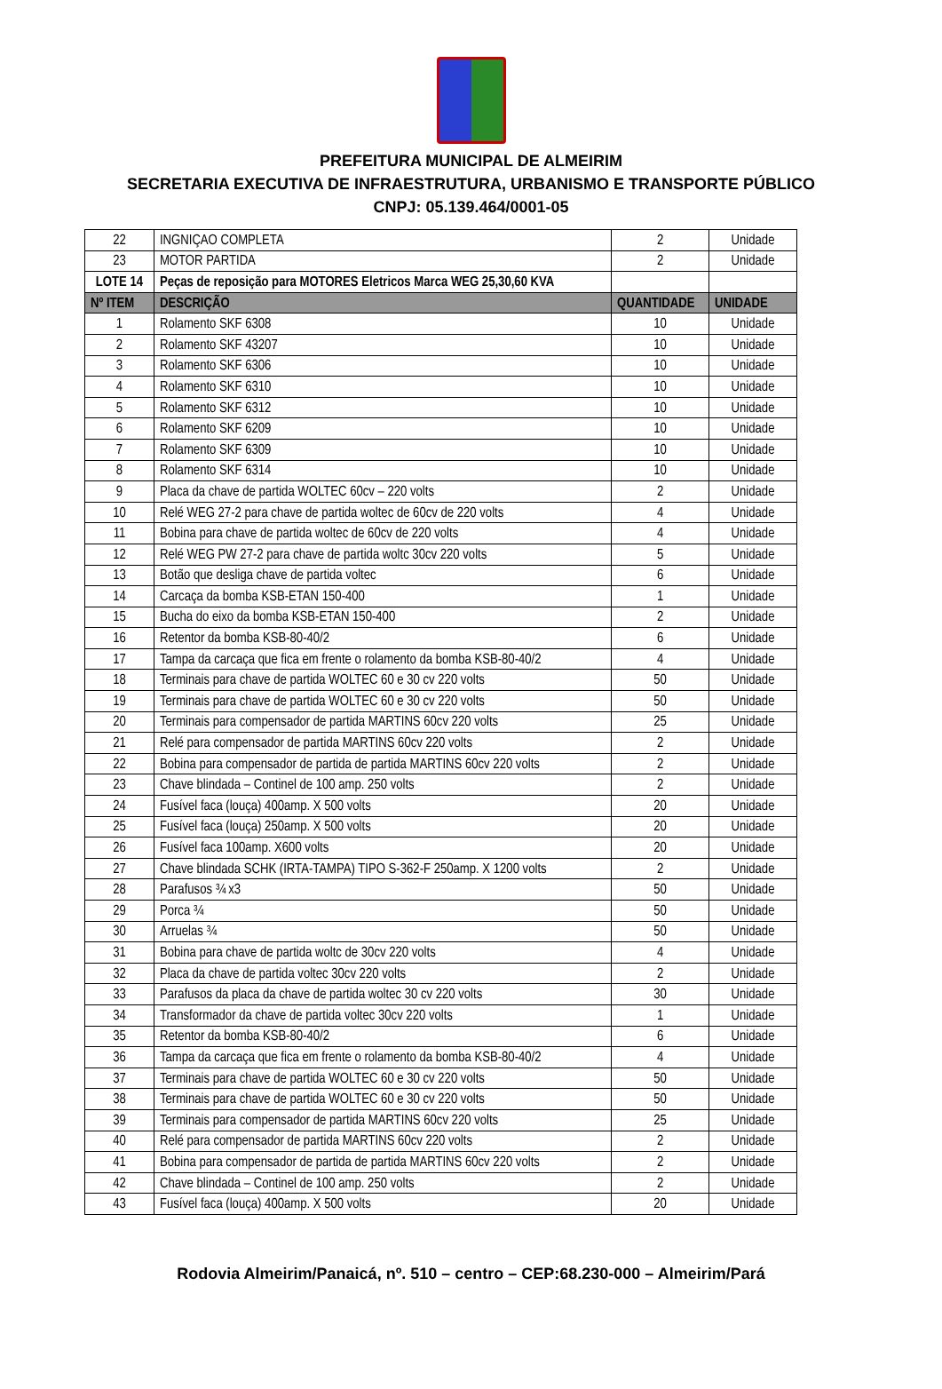PREFEITURA MUNICIPAL DE ALMEIRIM
SECRETARIA EXECUTIVA DE INFRAESTRUTURA, URBANISMO E TRANSPORTE PÚBLICO
CNPJ: 05.139.464/0001-05
| 22 | INGNIÇAO COMPLETA | 2 | Unidade |
| 23 | MOTOR PARTIDA | 2 | Unidade |
| LOTE 14 | Peças de reposição para MOTORES Eletricos Marca WEG 25,30,60 KVA | | |
| Nº ITEM | DESCRIÇÃO | QUANTIDADE | UNIDADE |
| 1 | Rolamento SKF 6308 | 10 | Unidade |
| 2 | Rolamento SKF 43207 | 10 | Unidade |
| 3 | Rolamento SKF 6306 | 10 | Unidade |
| 4 | Rolamento SKF 6310 | 10 | Unidade |
| 5 | Rolamento SKF 6312 | 10 | Unidade |
| 6 | Rolamento SKF 6209 | 10 | Unidade |
| 7 | Rolamento SKF 6309 | 10 | Unidade |
| 8 | Rolamento SKF 6314 | 10 | Unidade |
| 9 | Placa da chave de partida WOLTEC 60cv – 220 volts | 2 | Unidade |
| 10 | Relé WEG 27-2 para chave de partida woltec de 60cv de 220 volts | 4 | Unidade |
| 11 | Bobina para chave de partida woltec de 60cv de 220 volts | 4 | Unidade |
| 12 | Relé WEG PW 27-2 para chave de partida woltc 30cv 220 volts | 5 | Unidade |
| 13 | Botão que desliga chave de partida voltec | 6 | Unidade |
| 14 | Carcaça da bomba KSB-ETAN 150-400 | 1 | Unidade |
| 15 | Bucha do eixo da bomba KSB-ETAN 150-400 | 2 | Unidade |
| 16 | Retentor da bomba KSB-80-40/2 | 6 | Unidade |
| 17 | Tampa da carcaça que fica em frente o rolamento da bomba KSB-80-40/2 | 4 | Unidade |
| 18 | Terminais para chave de partida WOLTEC 60 e 30 cv 220 volts | 50 | Unidade |
| 19 | Terminais para chave de partida WOLTEC 60 e 30 cv 220 volts | 50 | Unidade |
| 20 | Terminais para compensador de partida MARTINS 60cv 220 volts | 25 | Unidade |
| 21 | Relé para compensador de partida MARTINS 60cv 220 volts | 2 | Unidade |
| 22 | Bobina para compensador de partida de partida MARTINS 60cv 220 volts | 2 | Unidade |
| 23 | Chave blindada – Continel de 100 amp. 250 volts | 2 | Unidade |
| 24 | Fusível faca (louça) 400amp. X 500 volts | 20 | Unidade |
| 25 | Fusível faca (louça) 250amp. X 500 volts | 20 | Unidade |
| 26 | Fusível faca 100amp. X600 volts | 20 | Unidade |
| 27 | Chave blindada SCHK (IRTA-TAMPA) TIPO S-362-F 250amp. X 1200 volts | 2 | Unidade |
| 28 | Parafusos ¾ x3 | 50 | Unidade |
| 29 | Porca ¾ | 50 | Unidade |
| 30 | Arruelas ¾ | 50 | Unidade |
| 31 | Bobina para chave de partida woltc de 30cv 220 volts | 4 | Unidade |
| 32 | Placa da chave de partida voltec 30cv 220 volts | 2 | Unidade |
| 33 | Parafusos da placa da chave de partida woltec 30 cv 220 volts | 30 | Unidade |
| 34 | Transformador da chave de partida voltec 30cv 220 volts | 1 | Unidade |
| 35 | Retentor da bomba KSB-80-40/2 | 6 | Unidade |
| 36 | Tampa da carcaça que fica em frente o rolamento da bomba KSB-80-40/2 | 4 | Unidade |
| 37 | Terminais para chave de partida WOLTEC 60 e 30 cv 220 volts | 50 | Unidade |
| 38 | Terminais para chave de partida WOLTEC 60 e 30 cv 220 volts | 50 | Unidade |
| 39 | Terminais para compensador de partida MARTINS 60cv 220 volts | 25 | Unidade |
| 40 | Relé para compensador de partida MARTINS 60cv 220 volts | 2 | Unidade |
| 41 | Bobina para compensador de partida de partida MARTINS 60cv 220 volts | 2 | Unidade |
| 42 | Chave blindada – Continel de 100 amp. 250 volts | 2 | Unidade |
| 43 | Fusível faca (louça) 400amp. X 500 volts | 20 | Unidade |
Rodovia Almeirim/Panaicá, nº. 510 – centro – CEP:68.230-000 – Almeirim/Pará